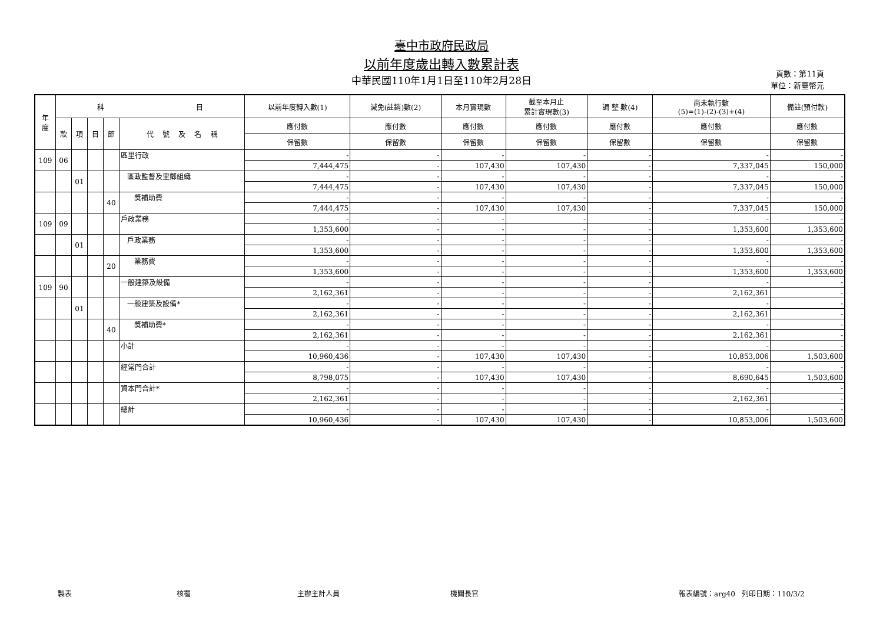臺中市政府民政局
以前年度歲出轉入數累計表
中華民國110年1月1日至110年2月28日
頁數：第11頁
單位：新臺幣元
| 年 度 | 科 目 | | | | | 以前年度轉入數(1) | 減免(註銷)數(2) | 本月實現數 | 截至本月止 累計實現數(3) | 調 整 數(4) | 尚未執行數 (5)=(1)-(2)-(3)+(4) | 備註(預付款) |
| --- | --- | --- | --- | --- | --- | --- | --- | --- | --- | --- | --- | --- |
| | 款 | 項 | 目 | 節 | 代 號 及 名 稱 | 應付數 | 應付數 | 應付數 | 應付數 | 應付數 | 應付數 | 應付數 |
| | | | | | | 保留數 | 保留數 | 保留數 | 保留數 | 保留數 | 保留數 | 保留數 |
| 109 | 06 | | | | 區里行政 | - | - | - | - | - | - | - |
| | | | | | | 7,444,475 | - | 107,430 | 107,430 | - | 7,337,045 | 150,000 |
| | | 01 | | | 區政監督及里鄰組織 | - | - | - | - | - | - | - |
| | | | | | | 7,444,475 | - | 107,430 | 107,430 | - | 7,337,045 | 150,000 |
| | | | | 40 | 獎補助費 | - | - | - | - | - | - | - |
| | | | | | | 7,444,475 | - | 107,430 | 107,430 | - | 7,337,045 | 150,000 |
| 109 | 09 | | | | 戶政業務 | - | - | - | - | - | - | - |
| | | | | | | 1,353,600 | - | - | - | - | 1,353,600 | 1,353,600 |
| | | 01 | | | 戶政業務 | - | - | - | - | - | - | - |
| | | | | | | 1,353,600 | - | - | - | - | 1,353,600 | 1,353,600 |
| | | | | 20 | 業務費 | - | - | - | - | - | - | - |
| | | | | | | 1,353,600 | - | - | - | - | 1,353,600 | 1,353,600 |
| 109 | 90 | | | | 一般建築及設備 | - | - | - | - | - | - | - |
| | | | | | | 2,162,361 | - | - | - | - | 2,162,361 | - |
| | | 01 | | | 一般建築及設備* | - | - | - | - | - | - | - |
| | | | | | | 2,162,361 | - | - | - | - | 2,162,361 | - |
| | | | | 40 | 獎補助費* | - | - | - | - | - | - | - |
| | | | | | | 2,162,361 | - | - | - | - | 2,162,361 | - |
| | | | | | 小計 | - | - | - | - | - | - | - |
| | | | | | | 10,960,436 | - | 107,430 | 107,430 | - | 10,853,006 | 1,503,600 |
| | | | | | 經常門合計 | - | - | - | - | - | - | - |
| | | | | | | 8,798,075 | - | 107,430 | 107,430 | - | 8,690,645 | 1,503,600 |
| | | | | | 資本門合計* | - | - | - | - | - | - | - |
| | | | | | | 2,162,361 | - | - | - | - | 2,162,361 | - |
| | | | | | 總計 | - | - | - | - | - | - | - |
| | | | | | | 10,960,436 | - | 107,430 | 107,430 | - | 10,853,006 | 1,503,600 |
製表 核覆 主辦主計人員 機關長官 報表編號：arg40 列印日期：110/3/2